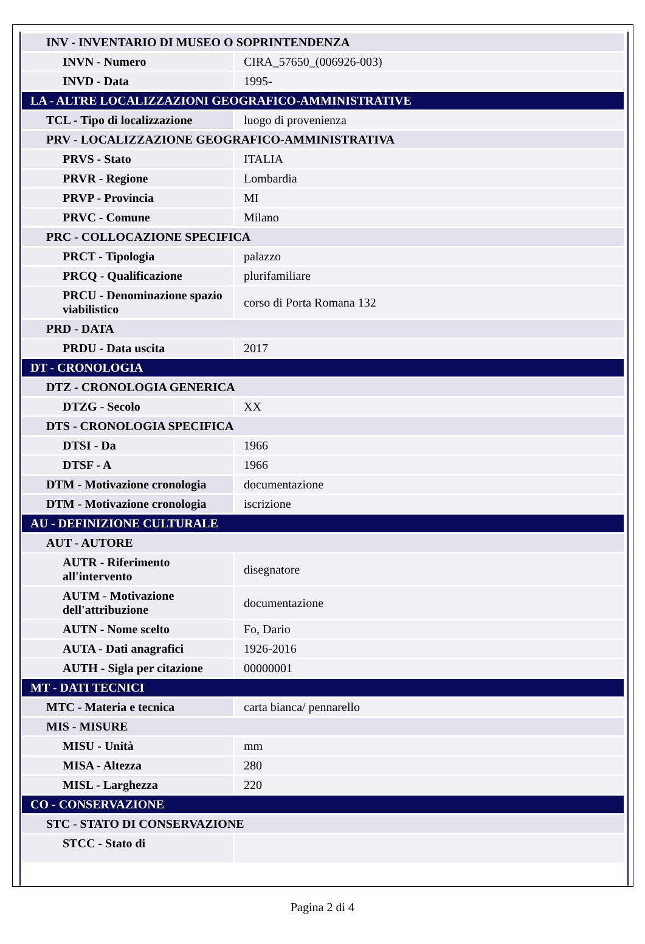| INV - INVENTARIO DI MUSEO O SOPRINTENDENZA | |
| INVN - Numero | CIRA_57650_(006926-003) |
| INVD - Data | 1995- |
| LA - ALTRE LOCALIZZAZIONI GEOGRAFICO-AMMINISTRATIVE | |
| TCL - Tipo di localizzazione | luogo di provenienza |
| PRV - LOCALIZZAZIONE GEOGRAFICO-AMMINISTRATIVA | |
| PRVS - Stato | ITALIA |
| PRVR - Regione | Lombardia |
| PRVP - Provincia | MI |
| PRVC - Comune | Milano |
| PRC - COLLOCAZIONE SPECIFICA | |
| PRCT - Tipologia | palazzo |
| PRCQ - Qualificazione | plurifamiliare |
| PRCU - Denominazione spazio viabilistico | corso di Porta Romana 132 |
| PRD - DATA | |
| PRDU - Data uscita | 2017 |
| DT - CRONOLOGIA | |
| DTZ - CRONOLOGIA GENERICA | |
| DTZG - Secolo | XX |
| DTS - CRONOLOGIA SPECIFICA | |
| DTSI - Da | 1966 |
| DTSF - A | 1966 |
| DTM - Motivazione cronologia | documentazione |
| DTM - Motivazione cronologia | iscrizione |
| AU - DEFINIZIONE CULTURALE | |
| AUT - AUTORE | |
| AUTR - Riferimento all'intervento | disegnatore |
| AUTM - Motivazione dell'attribuzione | documentazione |
| AUTN - Nome scelto | Fo, Dario |
| AUTA - Dati anagrafici | 1926-2016 |
| AUTH - Sigla per citazione | 00000001 |
| MT - DATI TECNICI | |
| MTC - Materia e tecnica | carta bianca/ pennarello |
| MIS - MISURE | |
| MISU - Unità | mm |
| MISA - Altezza | 280 |
| MISL - Larghezza | 220 |
| CO - CONSERVAZIONE | |
| STC - STATO DI CONSERVAZIONE | |
| STCC - Stato di | |
Pagina 2 di 4